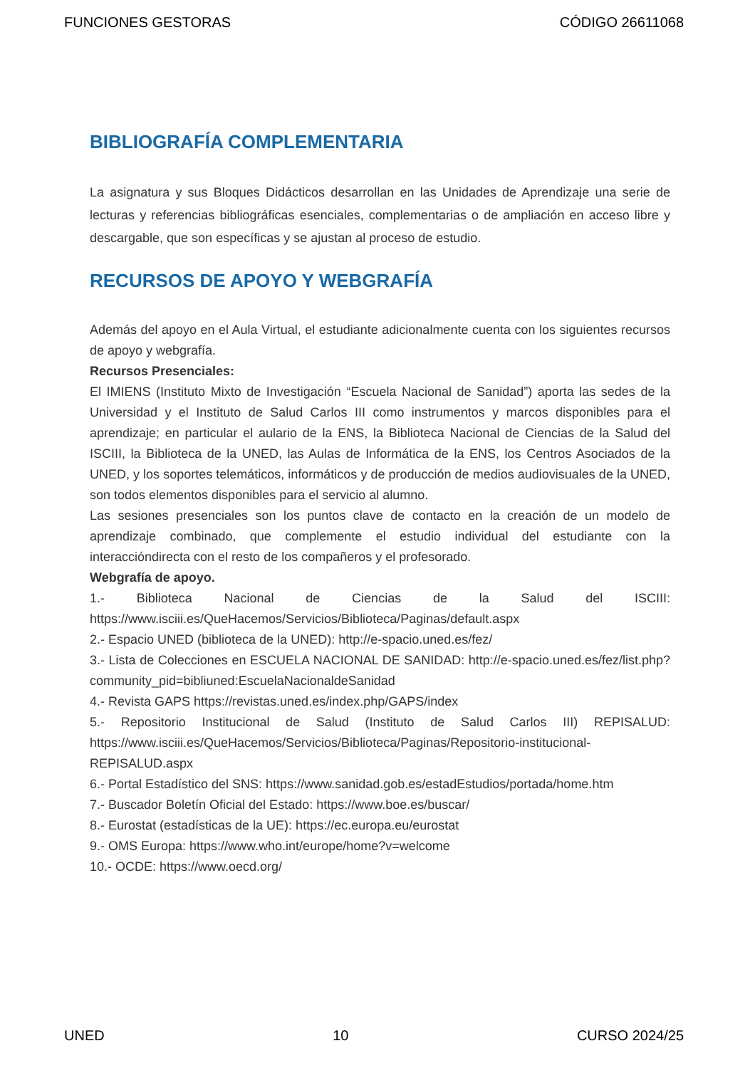FUNCIONES GESTORAS CÓDIGO 26611068
BIBLIOGRAFÍA COMPLEMENTARIA
La asignatura y sus Bloques Didácticos desarrollan en las Unidades de Aprendizaje una serie de lecturas y referencias bibliográficas esenciales, complementarias o de ampliación en acceso libre y descargable, que son específicas y se ajustan al proceso de estudio.
RECURSOS DE APOYO Y WEBGRAFÍA
Además del apoyo en el Aula Virtual, el estudiante adicionalmente cuenta con los siguientes recursos de apoyo y webgrafía.
Recursos Presenciales:
El IMIENS (Instituto Mixto de Investigación “Escuela Nacional de Sanidad”) aporta las sedes de la Universidad y el Instituto de Salud Carlos III como instrumentos y marcos disponibles para el aprendizaje; en particular el aulario de la ENS, la Biblioteca Nacional de Ciencias de la Salud del ISCIII, la Biblioteca de la UNED, las Aulas de Informática de la ENS, los Centros Asociados de la UNED, y los soportes telemáticos, informáticos y de producción de medios audiovisuales de la UNED, son todos elementos disponibles para el servicio al alumno.
Las sesiones presenciales son los puntos clave de contacto en la creación de un modelo de aprendizaje combinado, que complemente el estudio individual del estudiante con la interaccióndirecta con el resto de los compañeros y el profesorado.
Webgrafía de apoyo.
1.- Biblioteca Nacional de Ciencias de la Salud del ISCIII: https://www.isciii.es/QueHacemos/Servicios/Biblioteca/Paginas/default.aspx
2.- Espacio UNED (biblioteca de la UNED): http://e-spacio.uned.es/fez/
3.- Lista de Colecciones en ESCUELA NACIONAL DE SANIDAD: http://e-spacio.uned.es/fez/list.php?community_pid=bibliuned:EscuelaNacionaldeSanidad
4.- Revista GAPS https://revistas.uned.es/index.php/GAPS/index
5.- Repositorio Institucional de Salud (Instituto de Salud Carlos III) REPISALUD: https://www.isciii.es/QueHacemos/Servicios/Biblioteca/Paginas/Repositorio-institucional-REPISALUD.aspx
6.- Portal Estadístico del SNS: https://www.sanidad.gob.es/estadEstudios/portada/home.htm
7.- Buscador Boletín Oficial del Estado: https://www.boe.es/buscar/
8.- Eurostat (estadísticas de la UE): https://ec.europa.eu/eurostat
9.- OMS Europa: https://www.who.int/europe/home?v=welcome
10.- OCDE: https://www.oecd.org/
UNED 10 CURSO 2024/25